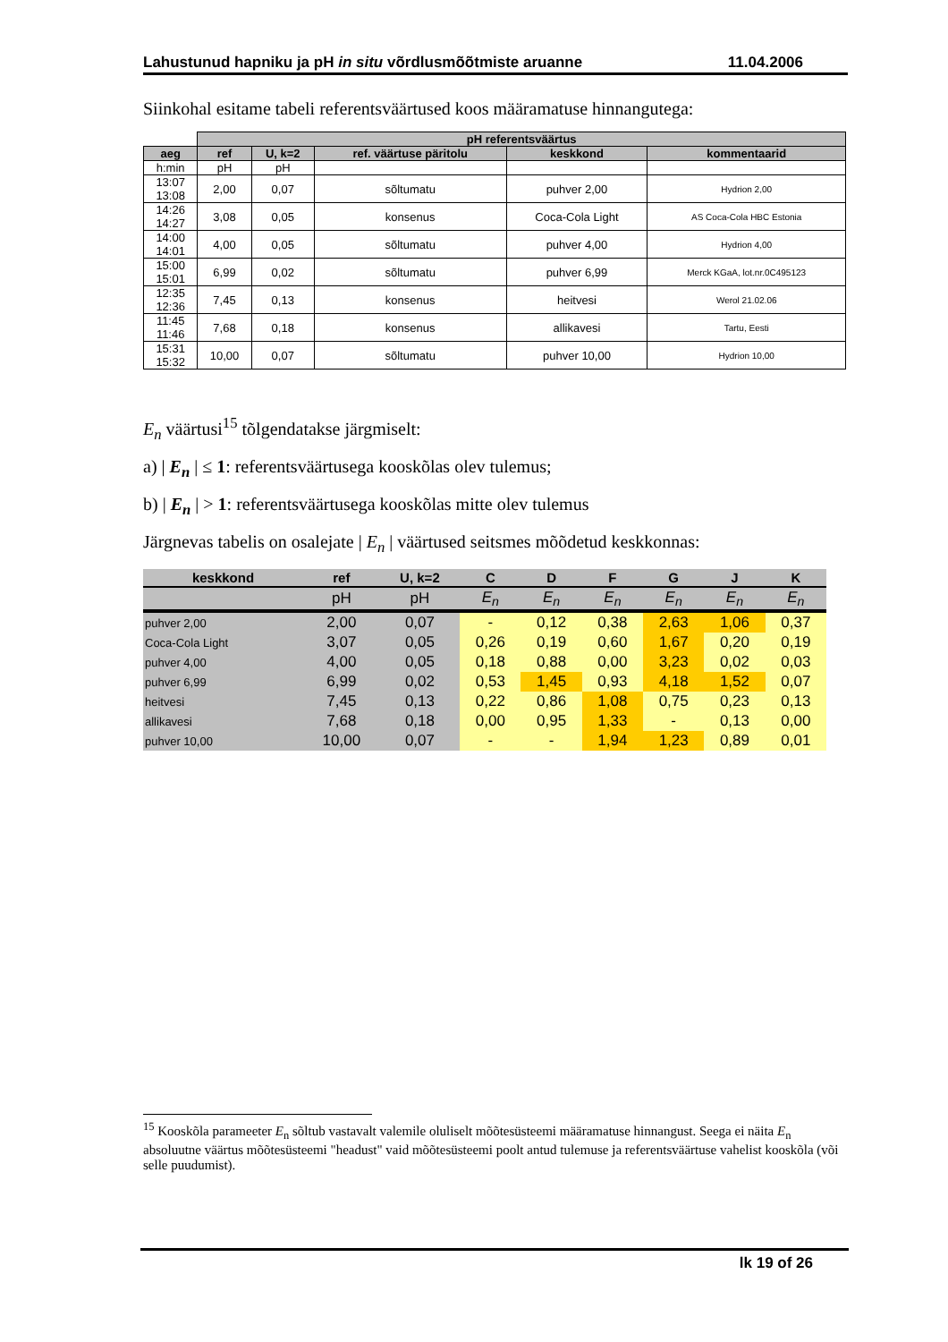Lahustunud hapniku ja pH in situ võrdlusmõõtmiste aruanne 11.04.2006
Siinkohal esitame tabeli referentsväärtused koos määramatuse hinnangutega:
| | pH referentsväärtus | | | | |
| aeg | ref | U, k=2 | ref. väärtuse päritolu | keskkond | kommentaarid |
| h:min | pH | pH | | | |
| 13:07 13:08 | 2,00 | 0,07 | sõltumatu | puhver 2,00 | Hydrion 2,00 |
| 14:26 14:27 | 3,08 | 0,05 | konsenus | Coca-Cola Light | AS Coca-Cola HBC Estonia |
| 14:00 14:01 | 4,00 | 0,05 | sõltumatu | puhver 4,00 | Hydrion 4,00 |
| 15:00 15:01 | 6,99 | 0,02 | sõltumatu | puhver 6,99 | Merck KGaA, lot.nr.0C495123 |
| 12:35 12:36 | 7,45 | 0,13 | konsenus | heitvesi | Werol 21.02.06 |
| 11:45 11:46 | 7,68 | 0,18 | konsenus | allikavesi | Tartu, Eesti |
| 15:31 15:32 | 10,00 | 0,07 | sõltumatu | puhver 10,00 | Hydrion 10,00 |
E<sub>n</sub> väärtusi<sup>15</sup> tõlgendatakse järgmiselt:
a) | E<sub>n</sub> | ≤ 1: referentsväärtusega kooskõlas olev tulemus;
b) | E<sub>n</sub> | > 1: referentsväärtusega kooskõlas mitte olev tulemus
Järgnevas tabelis on osalejate | E<sub>n</sub> | väärtused seitsmes mõõdetud keskkonnas:
| keskkond | ref | U, k=2 | C | D | F | G | J | K |
| --- | --- | --- | --- | --- | --- | --- | --- | --- |
| | pH | pH | E<sub>n</sub> | E<sub>n</sub> | E<sub>n</sub> | E<sub>n</sub> | E<sub>n</sub> | E<sub>n</sub> |
| puhver 2,00 | 2,00 | 0,07 | - | 0,12 | 0,38 | 2,63 | 1,06 | 0,37 |
| Coca-Cola Light | 3,07 | 0,05 | 0,26 | 0,19 | 0,60 | 1,67 | 0,20 | 0,19 |
| puhver 4,00 | 4,00 | 0,05 | 0,18 | 0,88 | 0,00 | 3,23 | 0,02 | 0,03 |
| puhver 6,99 | 6,99 | 0,02 | 0,53 | 1,45 | 0,93 | 4,18 | 1,52 | 0,07 |
| heitvesi | 7,45 | 0,13 | 0,22 | 0,86 | 1,08 | 0,75 | 0,23 | 0,13 |
| allikavesi | 7,68 | 0,18 | 0,00 | 0,95 | 1,33 | - | 0,13 | 0,00 |
| puhver 10,00 | 10,00 | 0,07 | - | - | 1,94 | 1,23 | 0,89 | 0,01 |
<sup>15</sup> Kooskõla parameeter E<sub>n</sub> sõltub vastavalt valemile oluliselt mõõtesüsteemi määramatuse hinnangust. Seega ei näita E<sub>n</sub> absoluutne väärtus mõõtesüsteemi "headust" vaid mõõtesüsteemi poolt antud tulemuse ja referentsväärtuse vahelist kooskõla (või selle puudumist).
lk 19 of 26